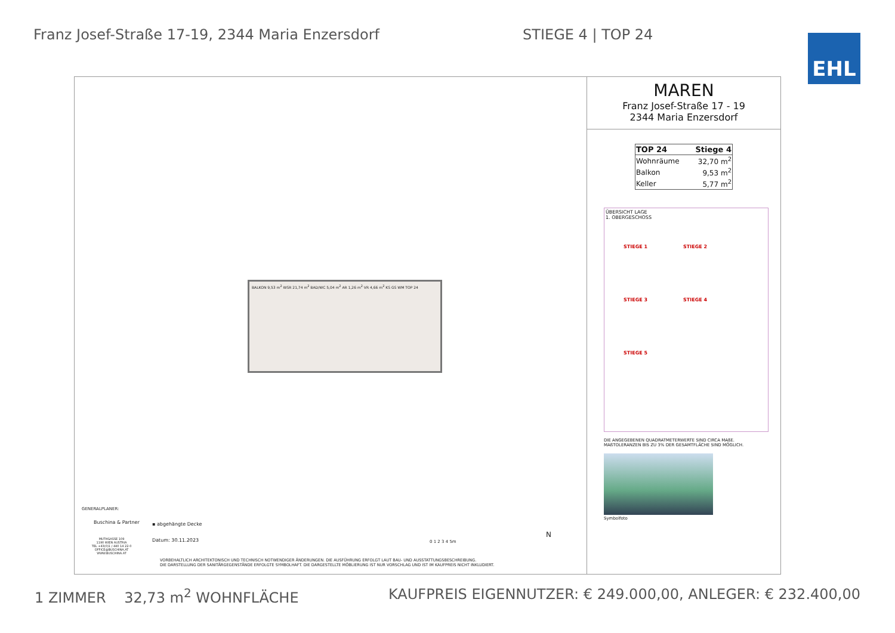Franz Josef-Straße 17-19, 2344 Maria Enzersdorf STIEGE 4 | TOP 24
EHL
BALKON 9,53 m<sup>2</sup> WSR 21,74 m<sup>2</sup> BAD/WC 5,04 m<sup>2</sup> AR 1,26 m<sup>2</sup> VR 4,66 m<sup>2</sup> KS GS WM TOP 24
GENERALPLANER:
Buschina & Partner
MUTHGASSE 109
1190 WIEN AUSTRIA
TEL +43(0)1 / 440 14 22-0
OFFICE@BUSCHINA.AT
WWW.BUSCHINA.AT
▪ abgehängte Decke
Datum: 30.11.2023
0 1 2 3 4 5m
N
VORBEHALTLICH ARCHITEKTONISCH UND TECHNISCH NOTWENDIGER ÄNDERUNGEN. DIE AUSFÜHRUNG ERFOLGT LAUT BAU- UND AUSSTATTUNGSBESCHREIBUNG.
DIE DARSTELLUNG DER SANITÄRGEGENSTÄNDE ERFOLGTE SYMBOLHAFT. DIE DARGESTELLTE MÖBLIERUNG IST NUR VORSCHLAG UND IST IM KAUFPREIS NICHT INKLUDIERT.
MAREN
Franz Josef-Straße 17 - 19
2344 Maria Enzersdorf
| TOP 24 | Stiege 4 |
| --- | --- |
| Wohnräume | 32,70 m<sup>2</sup> |
| Balkon | 9,53 m<sup>2</sup> |
| Keller | 5,77 m<sup>2</sup> |
ÜBERSICHT LAGE
1. OBERGESCHOSS
STIEGE 1 STIEGE 2 STIEGE 3 STIEGE 4 STIEGE 5
DIE ANGEGEBENEN QUADRATMETERWERTE SIND CIRCA MAßE.
MAßTOLERANZEN BIS ZU 3% DER GESAMTFLÄCHE SIND MÖGLICH.
Symbolfoto
1 ZIMMER 32,73 m<sup>2</sup> WOHNFLÄCHE
KAUFPREIS EIGENNUTZER: € 249.000,00, ANLEGER: € 232.400,00